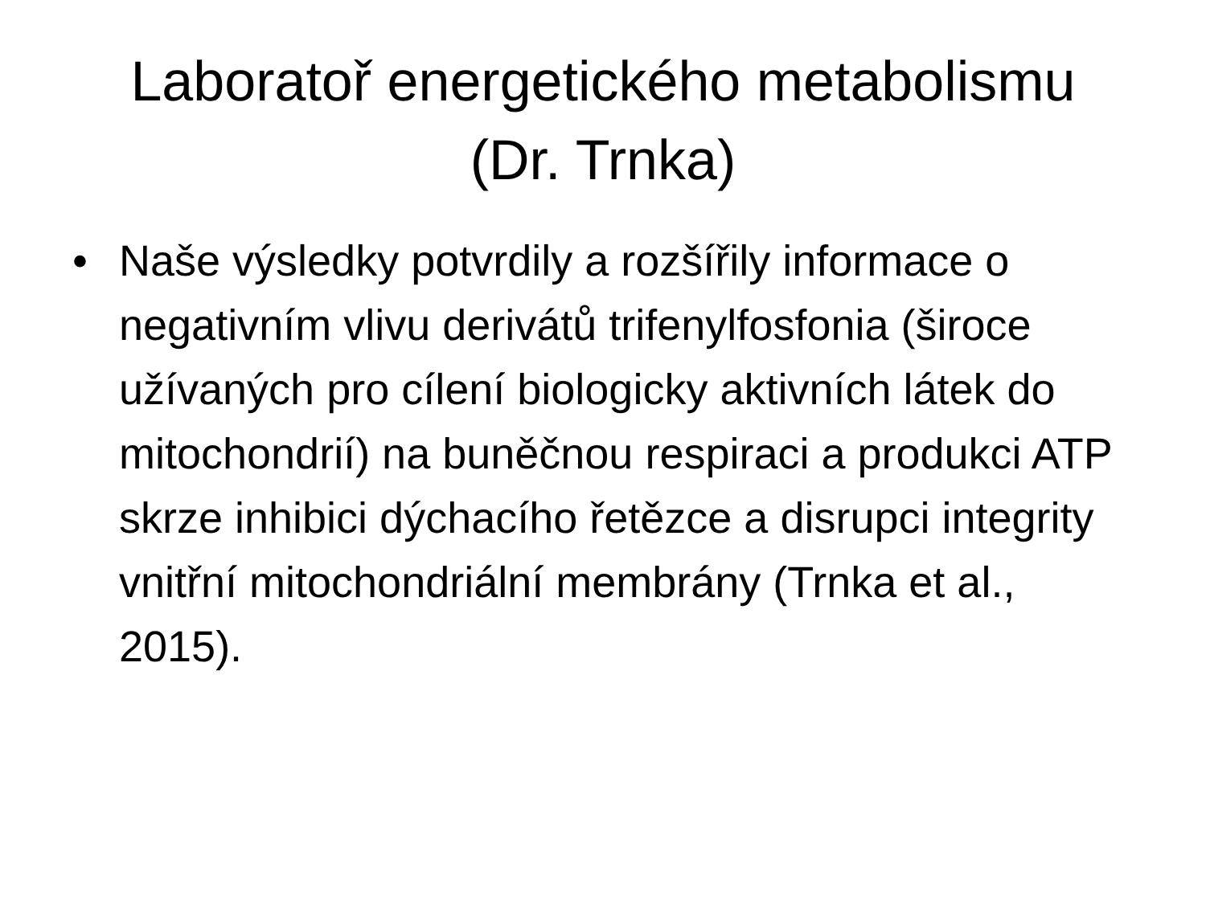Laboratoř energetického metabolismu
(Dr. Trnka)
• Naše výsledky potvrdily a rozšířily informace o negativním vlivu derivátů trifenylfosfonia (široce užívaných pro cílení biologicky aktivních látek do mitochondrií) na buněčnou respiraci a produkci ATP skrze inhibici dýchacího řetězce a disrupci integrity vnitřní mitochondriální membrány (Trnka et al., 2015).